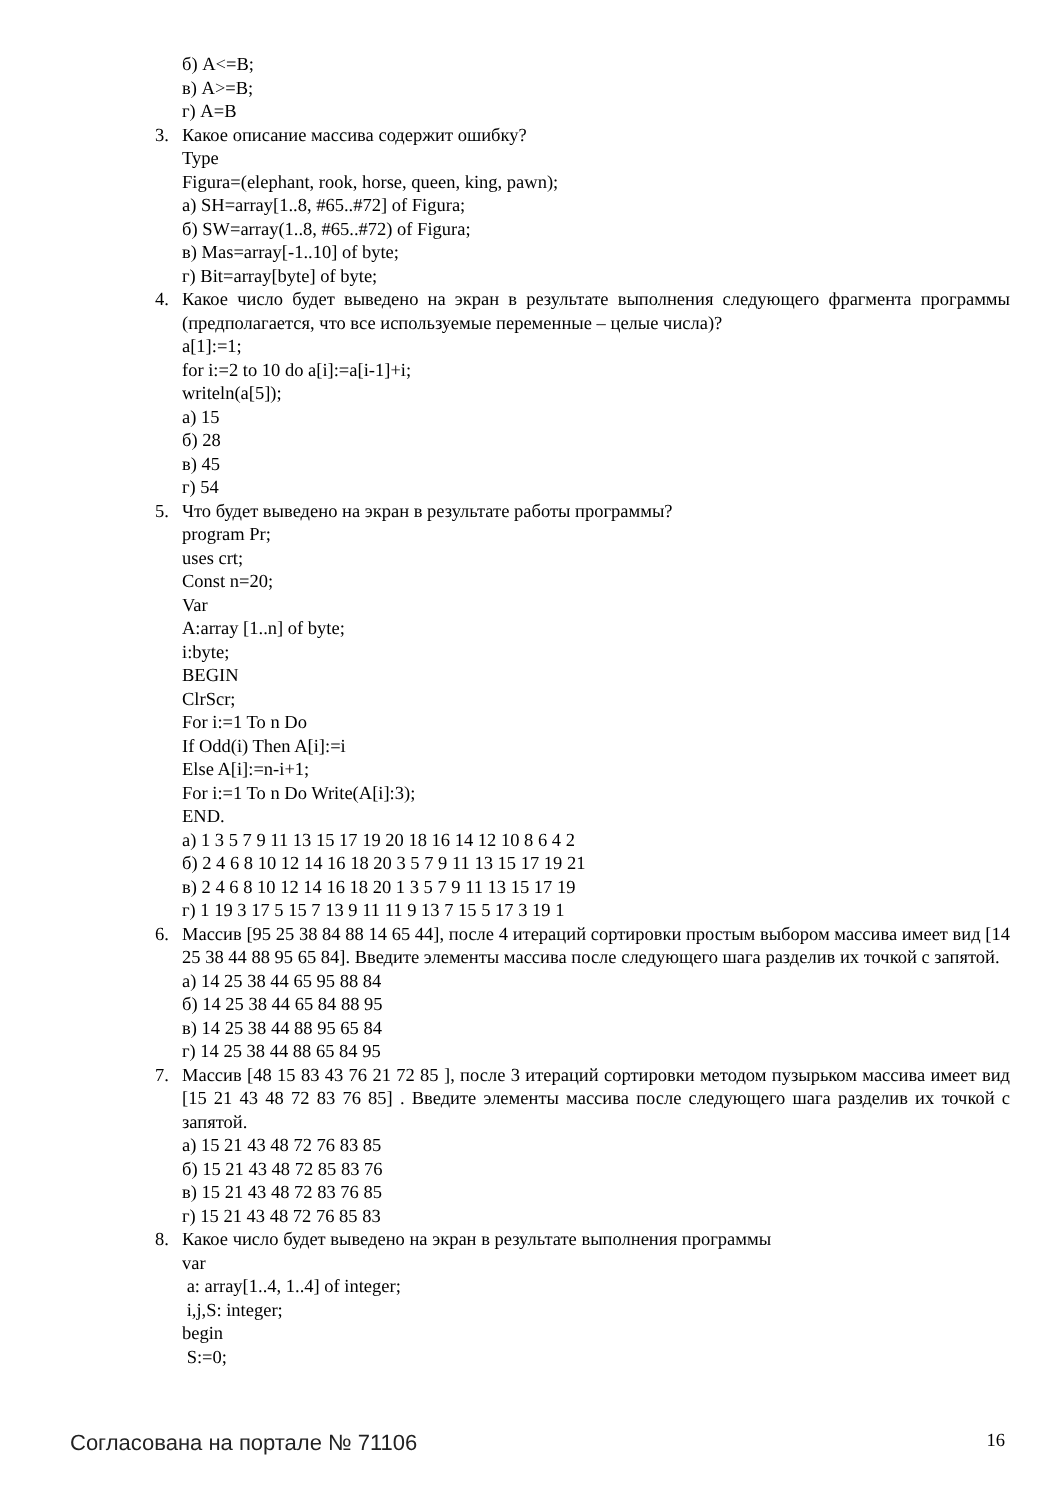б) A<=B;
в) A>=B;
г) A=B
3. Какое описание массива содержит ошибку?
Type
Figura=(elephant, rook, horse, queen, king, pawn);
а) SH=array[1..8, #65..#72] of Figura;
б) SW=array(1..8, #65..#72) of Figura;
в) Mas=array[-1..10] of byte;
г) Bit=array[byte] of byte;
4. Какое число будет выведено на экран в результате выполнения следующего фрагмента программы (предполагается, что все используемые переменные – целые числа)?
a[1]:=1;
for i:=2 to 10 do a[i]:=a[i-1]+i;
writeln(a[5]);
а) 15
б) 28
в) 45
г) 54
5. Что будет выведено на экран в результате работы программы?
program Pr;
uses crt;
Const n=20;
Var
A:array [1..n] of byte;
i:byte;
BEGIN
ClrScr;
For i:=1 To n Do
If Odd(i) Then A[i]:=i
Else A[i]:=n-i+1;
For i:=1 To n Do Write(A[i]:3);
END.
а) 1 3 5 7 9 11 13 15 17 19 20 18 16 14 12 10 8 6 4 2
б) 2 4 6 8 10 12 14 16 18 20 3 5 7 9 11 13 15 17 19 21
в) 2 4 6 8 10 12 14 16 18 20 1 3 5 7 9 11 13 15 17 19
г) 1 19 3 17 5 15 7 13 9 11 11 9 13 7 15 5 17 3 19 1
6. Массив [95 25 38 84 88 14 65 44], после 4 итераций сортировки простым выбором массива имеет вид [14 25 38 44 88 95 65 84]. Введите элементы массива после следующего шага разделив их точкой с запятой.
а) 14 25 38 44 65 95 88 84
б) 14 25 38 44 65 84 88 95
в) 14 25 38 44 88 95 65 84
г) 14 25 38 44 88 65 84 95
7. Массив [48 15 83 43 76 21 72 85 ], после 3 итераций сортировки методом пузырьком массива имеет вид [15 21 43 48 72 83 76 85] . Введите элементы массива после следующего шага разделив их точкой с запятой.
а) 15 21 43 48 72 76 83 85
б) 15 21 43 48 72 85 83 76
в) 15 21 43 48 72 83 76 85
г) 15 21 43 48 72 76 85 83
8. Какое число будет выведено на экран в результате выполнения программы
var
a: array[1..4, 1..4] of integer;
i,j,S: integer;
begin
S:=0;
Согласована на портале № 71106 16